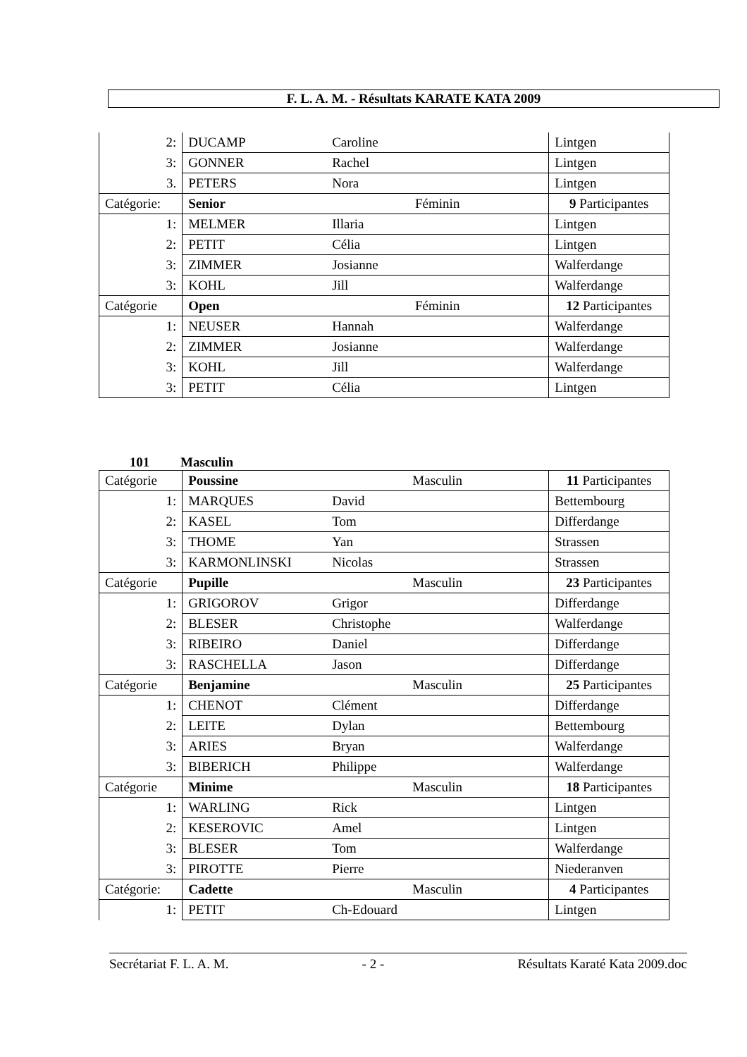F. L. A. M. - Résultats KARATE KATA 2009
| 2: | DUCAMP | Caroline | Lintgen |
| 3: | GONNER | Rachel | Lintgen |
| 3. | PETERS | Nora | Lintgen |
| Catégorie: | Senior | Féminin | 9 Participantes |
| 1: | MELMER | Illaria | Lintgen |
| 2: | PETIT | Célia | Lintgen |
| 3: | ZIMMER | Josianne | Walferdange |
| 3: | KOHL | Jill | Walferdange |
| Catégorie | Open | Féminin | 12 Participantes |
| 1: | NEUSER | Hannah | Walferdange |
| 2: | ZIMMER | Josianne | Walferdange |
| 3: | KOHL | Jill | Walferdange |
| 3: | PETIT | Célia | Lintgen |
101 Masculin
| Catégorie | Poussine | Masculin | 11 Participantes |
| 1: | MARQUES | David | Bettembourg |
| 2: | KASEL | Tom | Differdange |
| 3: | THOME | Yan | Strassen |
| 3: | KARMONLINSKI | Nicolas | Strassen |
| Catégorie | Pupille | Masculin | 23 Participantes |
| 1: | GRIGOROV | Grigor | Differdange |
| 2: | BLESER | Christophe | Walferdange |
| 3: | RIBEIRO | Daniel | Differdange |
| 3: | RASCHELLA | Jason | Differdange |
| Catégorie | Benjamine | Masculin | 25 Participantes |
| 1: | CHENOT | Clément | Differdange |
| 2: | LEITE | Dylan | Bettembourg |
| 3: | ARIES | Bryan | Walferdange |
| 3: | BIBERICH | Philippe | Walferdange |
| Catégorie | Minime | Masculin | 18 Participantes |
| 1: | WARLING | Rick | Lintgen |
| 2: | KESEROVIC | Amel | Lintgen |
| 3: | BLESER | Tom | Walferdange |
| 3: | PIROTTE | Pierre | Niederanven |
| Catégorie: | Cadette | Masculin | 4 Participantes |
| 1: | PETIT | Ch-Edouard | Lintgen |
Secrétariat F. L. A. M. - 2 - Résultats Karaté Kata 2009.doc